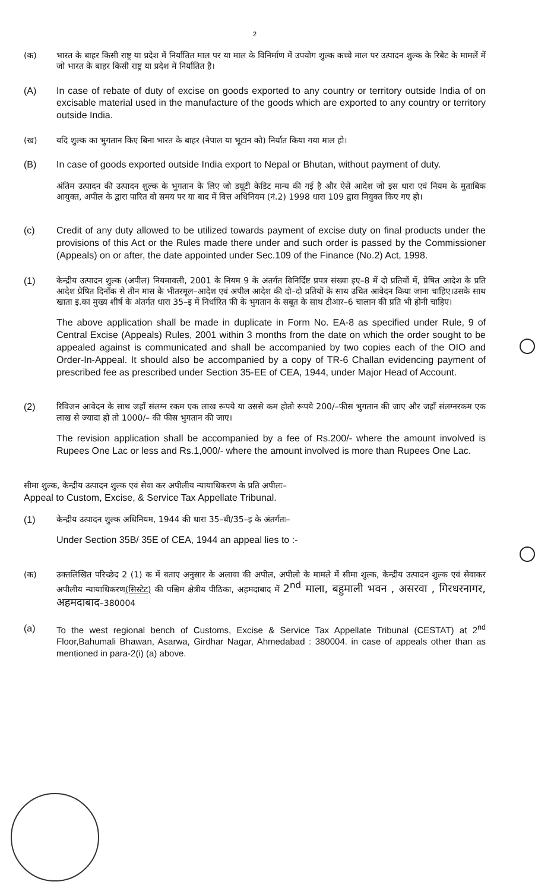2
(क) भारत के बाहर किसी राष्ट्र या प्रदेश में निर्यातित माल पर या माल के विनिर्माण में उपयोग शुल्क कच्चे माल पर उत्पादन शुल्क के रिबेट के मामलें में जो भारत के बाहर किसी राष्ट्र या प्रदेश में निर्यातित है।
(A) In case of rebate of duty of excise on goods exported to any country or territory outside India of on excisable material used in the manufacture of the goods which are exported to any country or territory outside India.
(ख) यदि शुल्क का भुगतान किए बिना भारत के बाहर (नेपाल या भूटान को) निर्यात किया गया माल हो।
(B) In case of goods exported outside India export to Nepal or Bhutan, without payment of duty.
अंतिम उत्पादन की उत्पादन शुल्क के भुगतान के लिए जो डयूटी केडिट मान्य की गई है और ऐसे आदेश जो इस धारा एवं नियम के मुताबिक आयुक्त, अपील के द्वारा पारित वो समय पर या बाद में वित्त अधिनियम (नं.2) 1998 धारा 109 द्वारा नियुक्त किए गए हो।
(c) Credit of any duty allowed to be utilized towards payment of excise duty on final products under the provisions of this Act or the Rules made there under and such order is passed by the Commissioner (Appeals) on or after, the date appointed under Sec.109 of the Finance (No.2) Act, 1998.
(1) केन्द्रीय उत्पादन शुल्क (अपील) नियमावली, 2001 के नियम 9 के अंतर्गत विनिर्दिष्ट प्रपत्र संख्या इए–8 में दो प्रतियों में, प्रेषित आदेश के प्रति आदेश प्रेषित दिनाँक से तीन मास के भीतरमूल–आदेश एवं अपील आदेश की दो–दो प्रतियों के साथ उचित आवेदन किया जाना चाहिए।उसके साथ खाता इ.का मुख्य शीर्ष के अंतर्गत धारा 35–इ में निर्धारित फी के भुगतान के सबूत के साथ टीआर–6 चालान की प्रति भी होनी चाहिए।
The above application shall be made in duplicate in Form No. EA-8 as specified under Rule, 9 of Central Excise (Appeals) Rules, 2001 within 3 months from the date on which the order sought to be appealed against is communicated and shall be accompanied by two copies each of the OIO and Order-In-Appeal. It should also be accompanied by a copy of TR-6 Challan evidencing payment of prescribed fee as prescribed under Section 35-EE of CEA, 1944, under Major Head of Account.
(2) रिविजन आवेदन के साथ जहाँ संलग्न रकम एक लाख रूपये या उससे कम होतो रूपये 200/–फीस भुगतान की जाए और जहाँ संलग्नरकम एक लाख से ज्यादा हो तो 1000/– की फीस भुगतान की जाए।
The revision application shall be accompanied by a fee of Rs.200/- where the amount involved is Rupees One Lac or less and Rs.1,000/- where the amount involved is more than Rupees One Lac.
सीमा शुल्क, केन्द्रीय उत्पादन शुल्क एवं सेवा कर अपीलीय न्यायाधिकरण के प्रति अपीलः–
Appeal to Custom, Excise, & Service Tax Appellate Tribunal.
(1) केन्द्रीय उत्पादन शुल्क अधिनियम, 1944 की धारा 35–बी/35–इ के अंतर्गतः–
Under Section 35B/ 35E of CEA, 1944 an appeal lies to :-
(क) उक्तलिखित परिच्छेद 2 (1) क में बताए अनुसार के अलावा की अपील, अपीलो के मामले में सीमा शुल्क, केन्द्रीय उत्पादन शुल्क एवं सेवाकर अपीलीय न्यायाधिकरण(सिस्टेट) की पश्चिम क्षेत्रीय पीठिका, अहमदाबाद में 2<sup>nd</sup> माला, बहुमाली भवन , असरवा , गिरधरनागर, अहमदाबाद–380004
(a) To the west regional bench of Customs, Excise & Service Tax Appellate Tribunal (CESTAT) at 2<sup>nd</sup> Floor,Bahumali Bhawan, Asarwa, Girdhar Nagar, Ahmedabad : 380004. in case of appeals other than as mentioned in para-2(i) (a) above.